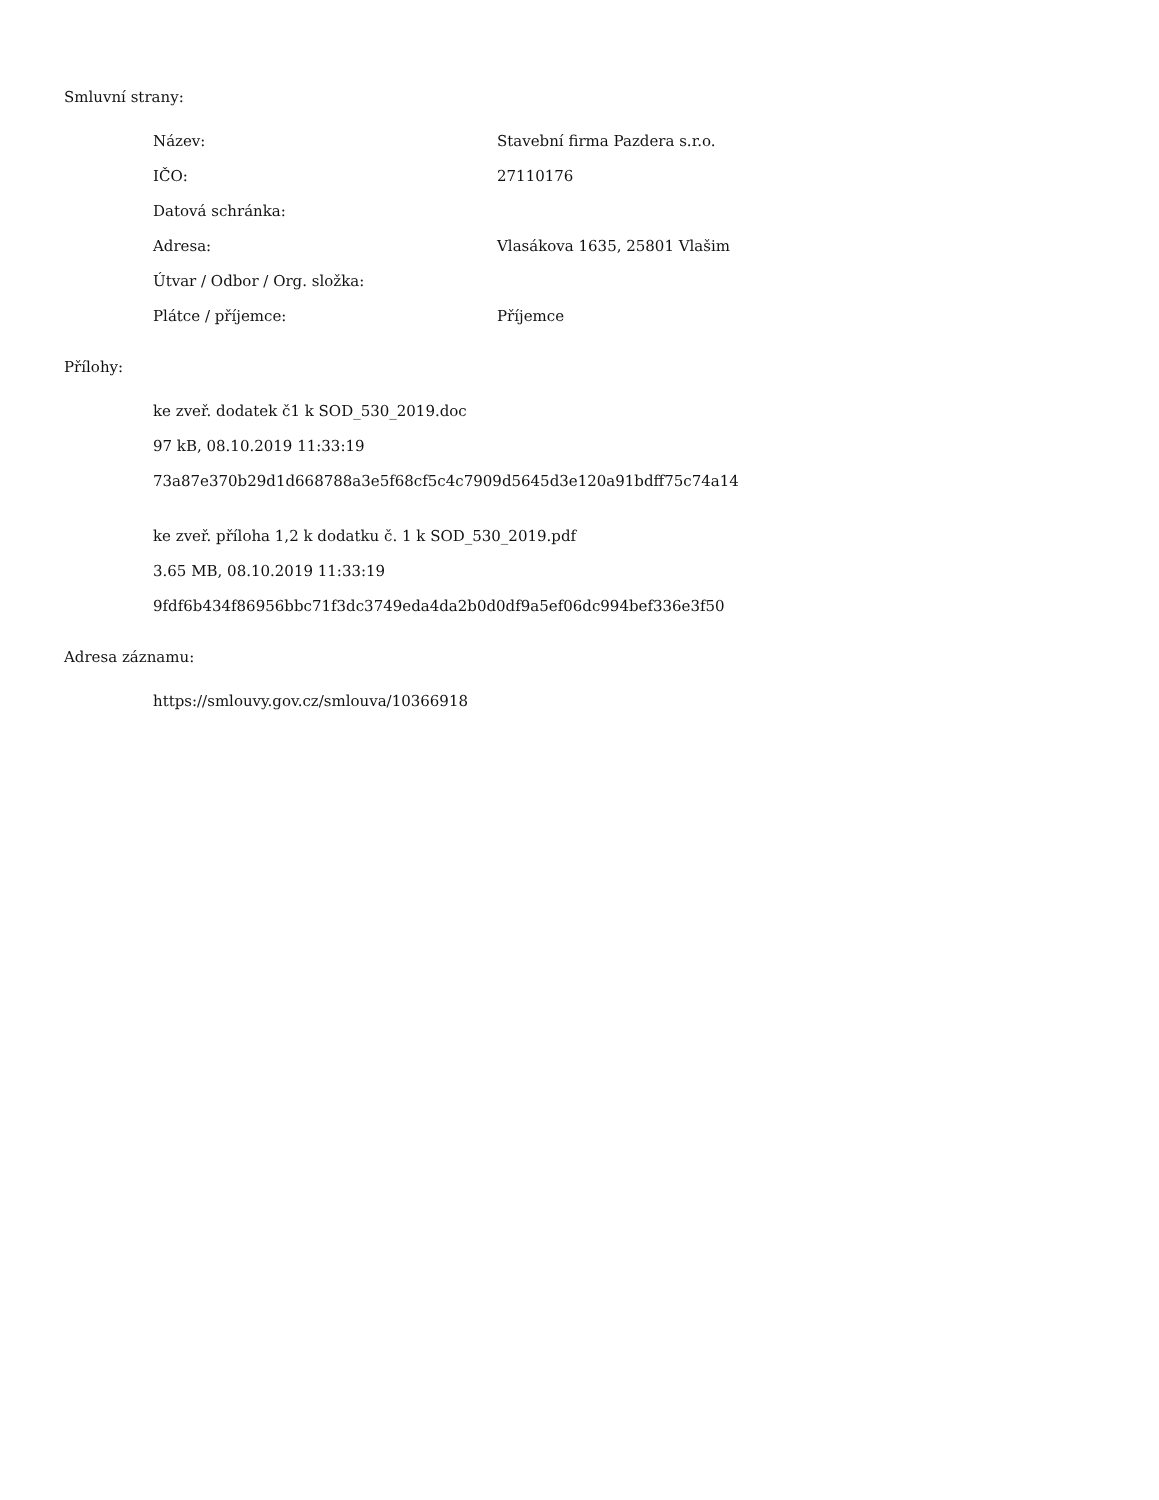Smluvní strany:
| Název: | Stavební firma Pazdera s.r.o. |
| IČO: | 27110176 |
| Datová schránka: | |
| Adresa: | Vlasákova 1635, 25801 Vlašim |
| Útvar / Odbor / Org. složka: | |
| Plátce / příjemce: | Příjemce |
Přílohy:
ke zveř. dodatek č1 k SOD_530_2019.doc
97 kB, 08.10.2019 11:33:19
73a87e370b29d1d668788a3e5f68cf5c4c7909d5645d3e120a91bdff75c74a14
ke zveř. příloha 1,2 k dodatku č. 1 k SOD_530_2019.pdf
3.65 MB, 08.10.2019 11:33:19
9fdf6b434f86956bbc71f3dc3749eda4da2b0d0df9a5ef06dc994bef336e3f50
Adresa záznamu:
https://smlouvy.gov.cz/smlouva/10366918